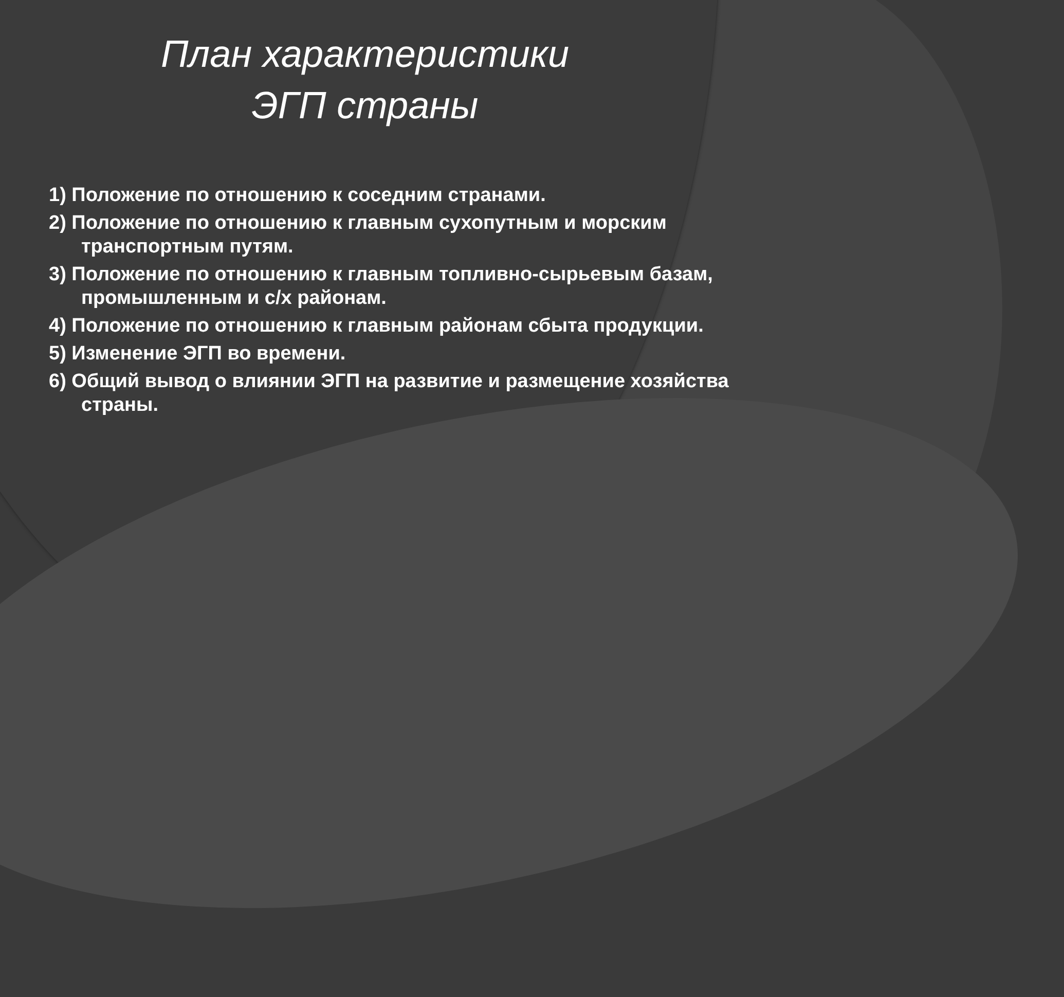План характеристики
ЭГП страны
1) Положение по отношению к соседним странами.
2) Положение по отношению к главным сухопутным и морским транспортным путям.
3) Положение по отношению к главным топливно-сырьевым базам, промышленным и с/х районам.
4) Положение по отношению к главным районам сбыта продукции.
5) Изменение ЭГП во времени.
6) Общий вывод о влиянии ЭГП на развитие и размещение хозяйства страны.